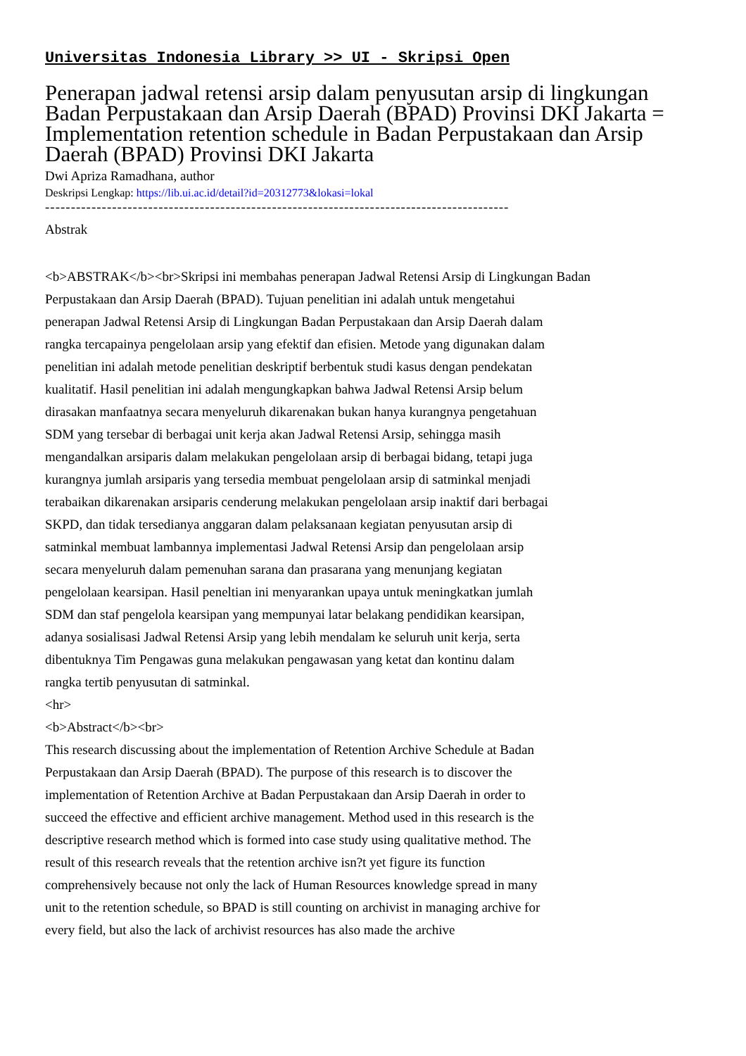Universitas Indonesia Library >> UI - Skripsi Open
Penerapan jadwal retensi arsip dalam penyusutan arsip di lingkungan Badan Perpustakaan dan Arsip Daerah (BPAD) Provinsi DKI Jakarta = Implementation retention schedule in Badan Perpustakaan dan Arsip Daerah (BPAD) Provinsi DKI Jakarta
Dwi Apriza Ramadhana, author
Deskripsi Lengkap: https://lib.ui.ac.id/detail?id=20312773&lokasi=lokal
------------------------------------------------------------------------------------------
Abstrak
<b>ABSTRAK</b><br>Skripsi ini membahas penerapan Jadwal Retensi Arsip di Lingkungan Badan Perpustakaan dan Arsip Daerah (BPAD). Tujuan penelitian ini adalah untuk mengetahui penerapan Jadwal Retensi Arsip di Lingkungan Badan Perpustakaan dan Arsip Daerah dalam rangka tercapainya pengelolaan arsip yang efektif dan efisien. Metode yang digunakan dalam penelitian ini adalah metode penelitian deskriptif berbentuk studi kasus dengan pendekatan kualitatif. Hasil penelitian ini adalah mengungkapkan bahwa Jadwal Retensi Arsip belum dirasakan manfaatnya secara menyeluruh dikarenakan bukan hanya kurangnya pengetahuan SDM yang tersebar di berbagai unit kerja akan Jadwal Retensi Arsip, sehingga masih mengandalkan arsiparis dalam melakukan pengelolaan arsip di berbagai bidang, tetapi juga kurangnya jumlah arsiparis yang tersedia membuat pengelolaan arsip di satminkal menjadi terabaikan dikarenakan arsiparis cenderung melakukan pengelolaan arsip inaktif dari berbagai SKPD, dan tidak tersedianya anggaran dalam pelaksanaan kegiatan penyusutan arsip di satminkal membuat lambannya implementasi Jadwal Retensi Arsip dan pengelolaan arsip secara menyeluruh dalam pemenuhan sarana dan prasarana yang menunjang kegiatan pengelolaan kearsipan. Hasil peneltian ini menyarankan upaya untuk meningkatkan jumlah SDM dan staf pengelola kearsipan yang mempunyai latar belakang pendidikan kearsipan, adanya sosialisasi Jadwal Retensi Arsip yang lebih mendalam ke seluruh unit kerja, serta dibentuknya Tim Pengawas guna melakukan pengawasan yang ketat dan kontinu dalam rangka tertib penyusutan di satminkal.
<hr>
<b>Abstract</b><br>
This research discussing about the implementation of Retention Archive Schedule at Badan Perpustakaan dan Arsip Daerah (BPAD). The purpose of this research is to discover the implementation of Retention Archive at Badan Perpustakaan dan Arsip Daerah in order to succeed the effective and efficient archive management. Method used in this research is the descriptive research method which is formed into case study using qualitative method. The result of this research reveals that the retention archive isn?t yet figure its function comprehensively because not only the lack of Human Resources knowledge spread in many unit to the retention schedule, so BPAD is still counting on archivist in managing archive for every field, but also the lack of archivist resources has also made the archive